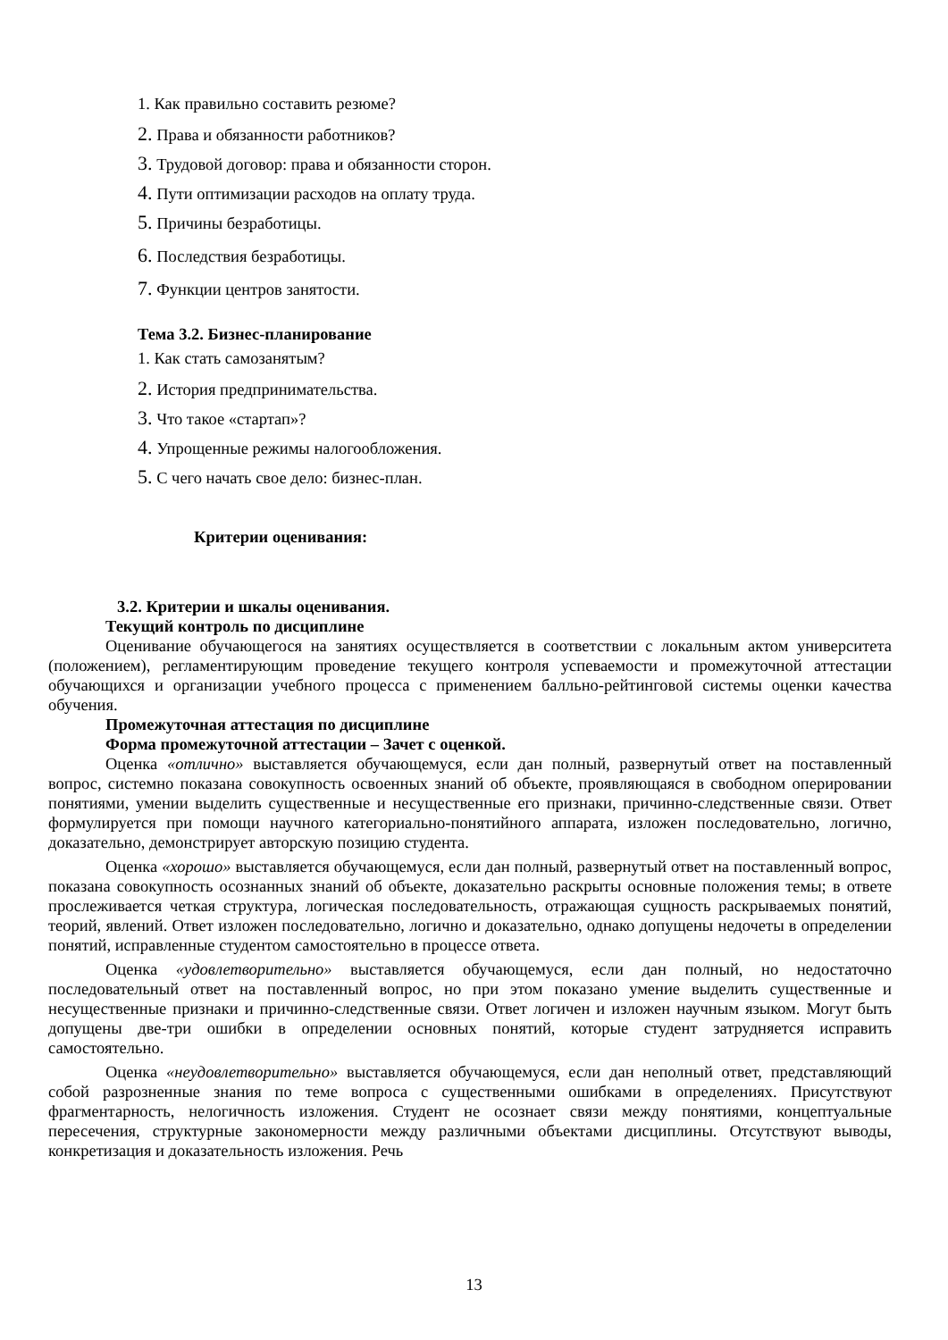1. Как правильно составить резюме?
2. Права и обязанности работников?
3. Трудовой договор: права и обязанности сторон.
4. Пути оптимизации расходов на оплату труда.
5. Причины безработицы.
6. Последствия безработицы.
7. Функции центров занятости.
Тема 3.2. Бизнес-планирование
1. Как стать самозанятым?
2. История предпринимательства.
3. Что такое «стартап»?
4. Упрощенные режимы налогообложения.
5. С чего начать свое дело: бизнес-план.
Критерии оценивания:
3.2. Критерии и шкалы оценивания.
Текущий контроль по дисциплине
Оценивание обучающегося на занятиях осуществляется в соответствии с локальным актом университета (положением), регламентирующим проведение текущего контроля успеваемости и промежуточной аттестации обучающихся и организации учебного процесса с применением балльно-рейтинговой системы оценки качества обучения.
Промежуточная аттестация по дисциплине
Форма промежуточной аттестации – Зачет с оценкой.
Оценка «отлично» выставляется обучающемуся, если дан полный, развернутый ответ на поставленный вопрос, системно показана совокупность освоенных знаний об объекте, проявляющаяся в свободном оперировании понятиями, умении выделить существенные и несущественные его признаки, причинно-следственные связи. Ответ формулируется при помощи научного категориально-понятийного аппарата, изложен последовательно, логично, доказательно, демонстрирует авторскую позицию студента.
Оценка «хорошо» выставляется обучающемуся, если дан полный, развернутый ответ на поставленный вопрос, показана совокупность осознанных знаний об объекте, доказательно раскрыты основные положения темы; в ответе прослеживается четкая структура, логическая последовательность, отражающая сущность раскрываемых понятий, теорий, явлений. Ответ изложен последовательно, логично и доказательно, однако допущены недочеты в определении понятий, исправленные студентом самостоятельно в процессе ответа.
Оценка «удовлетворительно» выставляется обучающемуся, если дан полный, но недостаточно последовательный ответ на поставленный вопрос, но при этом показано умение выделить существенные и несущественные признаки и причинно-следственные связи. Ответ логичен и изложен научным языком. Могут быть допущены две-три ошибки в определении основных понятий, которые студент затрудняется исправить самостоятельно.
Оценка «неудовлетворительно» выставляется обучающемуся, если дан неполный ответ, представляющий собой разрозненные знания по теме вопроса с существенными ошибками в определениях. Присутствуют фрагментарность, нелогичность изложения. Студент не осознает связи между понятиями, концептуальные пересечения, структурные закономерности между различными объектами дисциплины. Отсутствуют выводы, конкретизация и доказательность изложения. Речь
13